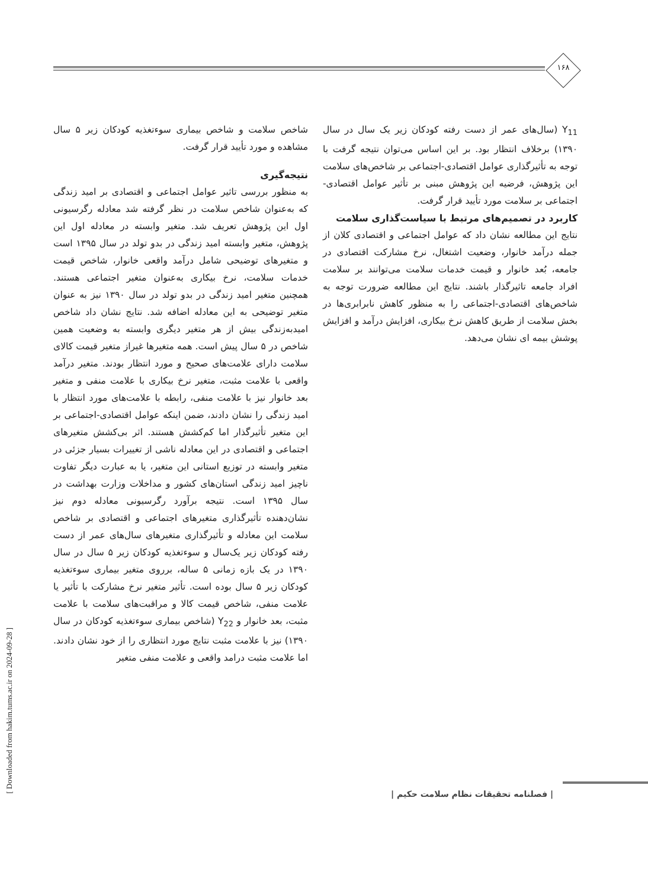۱۶۸
شاخص سلامت و شاخص بیماری سوءتغذیه کودکان زیر ۵ سال مشاهده و مورد تأیید قرار گرفت.
نتیجه‌گیری
به منظور بررسی تاثیر عوامل اجتماعی و اقتصادی بر امید زندگی که به‌عنوان شاخص سلامت در نظر گرفته شد معادله رگرسیونی اول این پژوهش تعریف شد. متغیر وابسته در معادله اول این پژوهش، متغیر وابسته امید زندگی در بدو تولد در سال ۱۳۹۵ است و متغیرهای توضیحی شامل درآمد واقعی خانوار، شاخص قیمت خدمات سلامت، نرخ بیکاری به‌عنوان متغیر اجتماعی هستند. همچنین متغیر امید زندگی در بدو تولد در سال ۱۳۹۰ نیز به عنوان متغیر توضیحی به این معادله اضافه شد. نتایج نشان داد شاخص امیدبه‌زندگی بیش از هر متغیر دیگری وابسته به وضعیت همین شاخص در ۵ سال پیش است. همه متغیرها غیراز متغیر قیمت کالای سلامت دارای علامت‌های صحیح و مورد انتظار بودند. متغیر درآمد واقعی با علامت مثبت، متغیر نرخ بیکاری با علامت منفی و متغیر بعد خانوار نیز با علامت منفی، رابطه با علامت‌های مورد انتظار با امید زندگی را نشان دادند، ضمن اینکه عوامل اقتصادی-اجتماعی بر این متغیر تأثیرگذار اما کم‌کشش هستند. اثر بی‌کشش متغیرهای اجتماعی و اقتصادی در این معادله ناشی از تغییرات بسیار جزئی در متغیر وابسته در توزیع استانی این متغیر، یا به عبارت دیگر تفاوت ناچیز امید زندگی استان‌های کشور و مداخلات وزارت بهداشت در سال ۱۳۹۵ است. نتیجه برآورد رگرسیونی معادله دوم نیز نشان‌دهنده تأثیرگذاری متغیرهای اجتماعی و اقتصادی بر شاخص سلامت این معادله و تأثیرگذاری متغیرهای سال‌های عمر از دست رفته کودکان زیر یک‌سال و سوءتغذیه کودکان زیر ۵ سال در سال ۱۳۹۰ در یک بازه زمانی ۵ ساله، برروی متغیر بیماری سوءتغذیه کودکان زیر ۵ سال بوده است. تأثیر متغیر نرخ مشارکت با تأثیر یا علامت منفی، شاخص قیمت کالا و مراقبت‌های سلامت با علامت مثبت، بعد خانوار و Y<sub>22</sub> (شاخص بیماری سوءتغذیه کودکان در سال ۱۳۹۰) نیز با علامت مثبت نتایج مورد انتظاری را از خود نشان دادند. اما علامت مثبت درامد واقعی و علامت منفی متغیر
Y<sub>11</sub> (سال‌های عمر از دست رفته کودکان زیر یک سال در سال ۱۳۹۰) برخلاف انتظار بود. بر این اساس می‌توان نتیجه گرفت با توجه به تأثیرگذاری عوامل اقتصادی-اجتماعی بر شاخص‌های سلامت این پژوهش، فرضیه این پژوهش مبنی بر تأثیر عوامل اقتصادی-اجتماعی بر سلامت مورد تأیید قرار گرفت.
کاربرد در تصمیم‌های مرتبط با سیاست‌گذاری سلامت
نتایج این مطالعه نشان داد که عوامل اجتماعی و اقتصادی کلان از جمله درآمد خانوار، وضعیت اشتغال، نرخ مشارکت اقتصادی در جامعه، بُعد خانوار و قیمت خدمات سلامت می‌توانند بر سلامت افراد جامعه تاثیرگذار باشند. نتایج این مطالعه ضرورت توجه به شاخص‌های اقتصادی-اجتماعی را به منظور کاهش نابرابری‌ها در بخش سلامت از طریق کاهش نرخ بیکاری، افزایش درآمد و افزایش پوشش بیمه ای نشان می‌دهد.
| فصلنامه تحقیقات نظام سلامت حکیم |
[ Downloaded from hakim.tums.ac.ir on 2024-09-28 ]